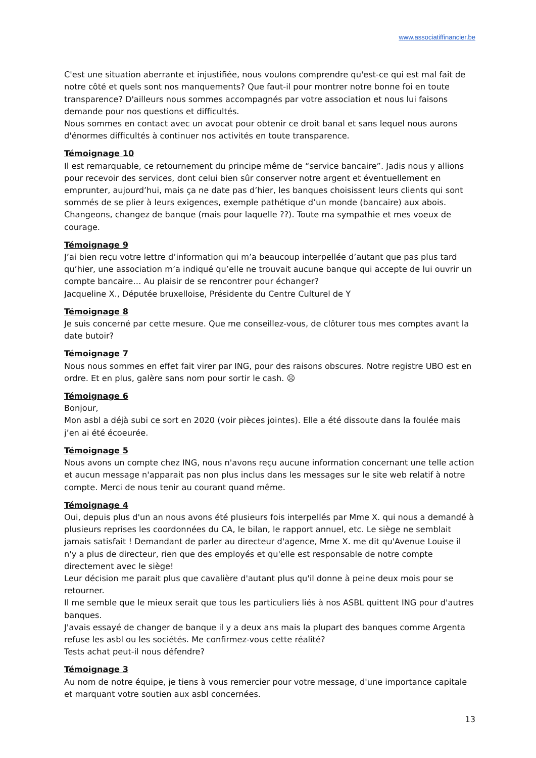www.associatiffinancier.be
C'est une situation aberrante et injustifiée, nous voulons comprendre qu'est-ce qui est mal fait de notre côté et quels sont nos manquements? Que faut-il pour montrer notre bonne foi en toute transparence? D'ailleurs nous sommes accompagnés par votre association et nous lui faisons demande pour nos questions et difficultés.
Nous sommes en contact avec un avocat pour obtenir ce droit banal et sans lequel nous aurons d'énormes difficultés à continuer nos activités en toute transparence.
Témoignage 10
Il est remarquable, ce retournement du principe même de “service bancaire”. Jadis nous y allions pour recevoir des services, dont celui bien sûr conserver notre argent et éventuellement en emprunter, aujourd’hui, mais ça ne date pas d’hier, les banques choisissent leurs clients qui sont sommés de se plier à leurs exigences, exemple pathétique d’un monde (bancaire) aux abois. Changeons, changez de banque (mais pour laquelle ??). Toute ma sympathie et mes voeux de courage.
Témoignage 9
J’ai bien reçu votre lettre d’information qui m’a beaucoup interpellée d’autant que pas plus tard qu’hier, une association m’a indiqué qu’elle ne trouvait aucune banque qui accepte de lui ouvrir un compte bancaire… Au plaisir de se rencontrer pour échanger?
Jacqueline X., Députée bruxelloise, Présidente du Centre Culturel de Y
Témoignage 8
Je suis concerné par cette mesure. Que me conseillez-vous, de clôturer tous mes comptes avant la date butoir?
Témoignage 7
Nous nous sommes en effet fait virer par ING, pour des raisons obscures. Notre registre UBO est en ordre. Et en plus, galère sans nom pour sortir le cash. ☹
Témoignage 6
Bonjour,
Mon asbl a déjà subi ce sort en 2020 (voir pièces jointes). Elle a été dissoute dans la foulée mais j’en ai été écoeurée.
Témoignage 5
Nous avons un compte chez ING, nous n'avons reçu aucune information concernant une telle action et aucun message n'apparait pas non plus inclus dans les messages sur le site web relatif à notre compte. Merci de nous tenir au courant quand même.
Témoignage 4
Oui, depuis plus d'un an nous avons été plusieurs fois interpellés par Mme X. qui nous a demandé à plusieurs reprises les coordonnées du CA, le bilan, le rapport annuel, etc. Le siège ne semblait jamais satisfait ! Demandant de parler au directeur d'agence, Mme X. me dit qu'Avenue Louise il n'y a plus de directeur, rien que des employés et qu'elle est responsable de notre compte directement avec le siège!
Leur décision me parait plus que cavalière d'autant plus qu'il donne à peine deux mois pour se retourner.
Il me semble que le mieux serait que tous les particuliers liés à nos ASBL quittent ING pour d'autres banques.
J'avais essayé de changer de banque il y a deux ans mais la plupart des banques comme Argenta refuse les asbl ou les sociétés. Me confirmez-vous cette réalité?
Tests achat peut-il nous défendre?
Témoignage 3
Au nom de notre équipe, je tiens à vous remercier pour votre message, d'une importance capitale et marquant votre soutien aux asbl concernées.
13